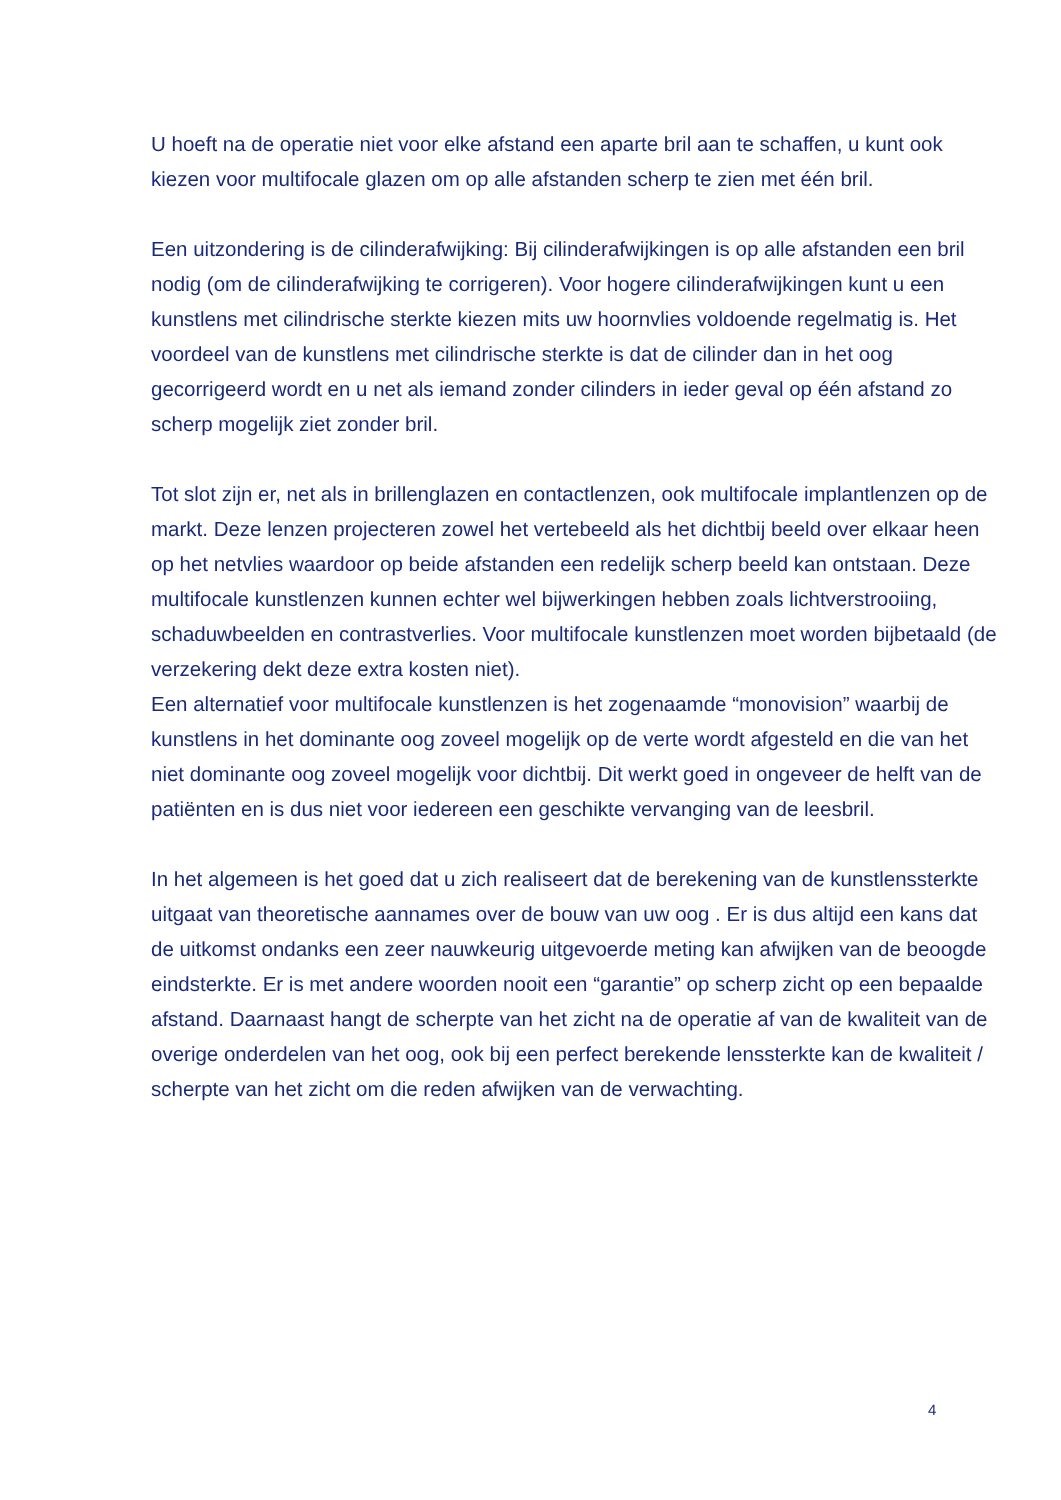U hoeft na de operatie niet voor elke afstand een aparte bril aan te schaffen, u kunt ook kiezen voor multifocale glazen om op alle afstanden scherp te zien met één bril.
Een uitzondering is de cilinderafwijking: Bij cilinderafwijkingen is op alle afstanden een bril nodig (om de cilinderafwijking te corrigeren). Voor hogere cilinderafwijkingen kunt u een kunstlens met cilindrische sterkte kiezen mits uw hoornvlies voldoende regelmatig is. Het voordeel van de kunstlens met cilindrische sterkte is dat de cilinder dan in het oog gecorrigeerd wordt en u net als iemand zonder cilinders in ieder geval op één afstand zo scherp mogelijk ziet zonder bril.
Tot slot zijn er, net als in brillenglazen en contactlenzen, ook multifocale implantlenzen op de markt. Deze lenzen projecteren zowel het vertebeeld als het dichtbij beeld over elkaar heen op het netvlies waardoor op beide afstanden een redelijk scherp beeld kan ontstaan. Deze multifocale kunstlenzen kunnen echter wel bijwerkingen hebben zoals lichtverstrooiing, schaduwbeelden en contrastverlies. Voor multifocale kunstlenzen moet worden bijbetaald (de verzekering dekt deze extra kosten niet).
Een alternatief voor multifocale kunstlenzen is het zogenaamde “monovision” waarbij de kunstlens in het dominante oog zoveel mogelijk op de verte wordt afgesteld en die van het niet dominante oog zoveel mogelijk voor dichtbij. Dit werkt goed in ongeveer de helft van de patiënten en is dus niet voor iedereen een geschikte vervanging van de leesbril.
In het algemeen is het goed dat u zich realiseert dat de berekening van de kunstlenssterkte uitgaat van theoretische aannames over de bouw van uw oog . Er is dus altijd een kans dat de uitkomst ondanks een zeer nauwkeurig uitgevoerde meting kan afwijken van de beoogde eindsterkte. Er is met andere woorden nooit een “garantie” op scherp zicht op een bepaalde afstand. Daarnaast hangt de scherpte van het zicht na de operatie af van de kwaliteit van de overige onderdelen van het oog, ook bij een perfect berekende lenssterkte kan de kwaliteit / scherpte van het zicht om die reden afwijken van de verwachting.
4